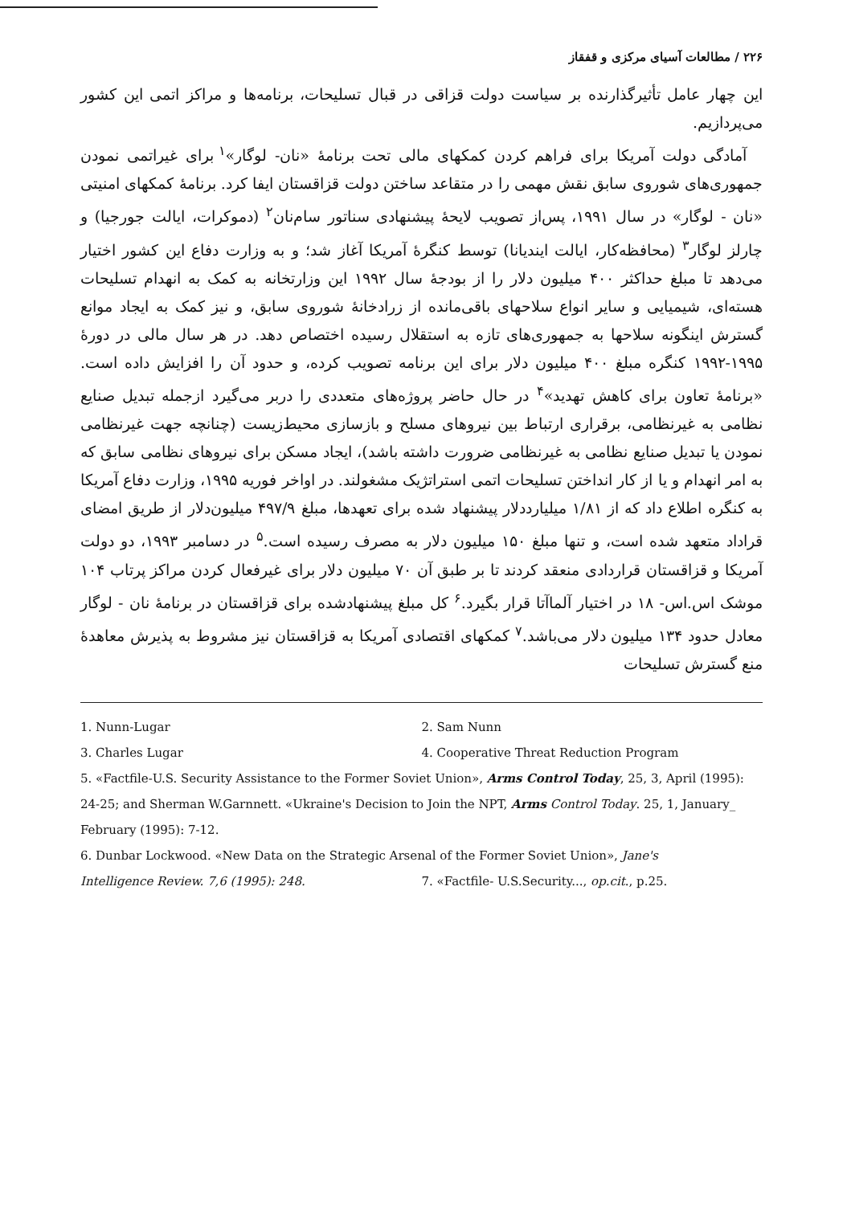۲۲۶ / مطالعات آسیای مرکزی و قفقاز
این چهار عامل تأثیرگذارنده بر سیاست دولت قزاقی در قبال تسلیحات، برنامه‌ها و مراکز اتمی این کشور می‌پردازیم.
آمادگی دولت آمریکا برای فراهم کردن کمکهای مالی تحت برنامهٔ «نان- لوگار»<sup>۱</sup> برای غیراتمی نمودن جمهوری‌های شوروی سابق نقش مهمی را در متقاعد ساختن دولت قزاقستان ایفا کرد. برنامهٔ کمکهای امنیتی «نان - لوگار» در سال ۱۹۹۱، پس‌از تصویب لایحهٔ پیشنهادی سناتور سام‌نان<sup>۲</sup> (دموکرات، ایالت جورجیا) و چارلز لوگار<sup>۳</sup> (محافظه‌کار، ایالت ایندیانا) توسط کنگرهٔ آمریکا آغاز شد؛ و به وزارت دفاع این کشور اختیار می‌دهد تا مبلغ حداکثر ۴۰۰ میلیون دلار را از بودجهٔ سال ۱۹۹۲ این وزارتخانه به کمک به انهدام تسلیحات هسته‌ای، شیمیایی و سایر انواع سلاحهای باقی‌مانده از زرادخانهٔ شوروی سابق، و نیز کمک به ایجاد موانع گسترش اینگونه سلاحها به جمهوری‌های تازه به استقلال رسیده اختصاص دهد. در هر سال مالی در دورهٔ ۱۹۹۵-۱۹۹۲ کنگره مبلغ ۴۰۰ میلیون دلار برای این برنامه تصویب کرده، و حدود آن را افزایش داده است. «برنامهٔ تعاون برای کاهش تهدید»<sup>۴</sup> در حال حاضر پروژه‌های متعددی را دربر می‌گیرد ازجمله تبدیل صنایع نظامی به غیرنظامی، برقراری ارتباط بین نیروهای مسلح و بازسازی محیط‌زیست (چنانچه جهت غیرنظامی نمودن یا تبدیل صنایع نظامی به غیرنظامی ضرورت داشته باشد)، ایجاد مسکن برای نیروهای نظامی سابق که به امر انهدام و یا از کار انداختن تسلیحات اتمی استراتژیک مشغولند. در اواخر فوریه ۱۹۹۵، وزارت دفاع آمریکا به کنگره اطلاع داد که از ۱/۸۱ میلیارددلار پیشنهاد شده برای تعهدها، مبلغ ۴۹۷/۹ میلیون‌دلار از طریق امضای قراداد متعهد شده است، و تنها مبلغ ۱۵۰ میلیون دلار به مصرف رسیده است.<sup>۵</sup> در دسامبر ۱۹۹۳، دو دولت آمریکا و قزاقستان قراردادی منعقد کردند تا بر طبق آن ۷۰ میلیون دلار برای غیرفعال کردن مراکز پرتاب ۱۰۴ موشک اس.اس- ۱۸ در اختیار آلماآتا قرار بگیرد.<sup>۶</sup> کل مبلغ پیشنهادشده برای قزاقستان در برنامهٔ نان - لوگار معادل حدود ۱۳۴ میلیون دلار می‌باشد.<sup>۷</sup> کمکهای اقتصادی آمریکا به قزاقستان نیز مشروط به پذیرش معاهدهٔ منع گسترش تسلیحات
1. Nunn-Lugar 2. Sam Nunn
3. Charles Lugar 4. Cooperative Threat Reduction Program
5. «Factfile-U.S. Security Assistance to the Former Soviet Union», Arms Control Today, 25, 3, April (1995): 24-25; and Sherman W.Garnnett. «Ukraine's Decision to Join the NPT, Arms Control Today. 25, 1, January_ February (1995): 7-12.
6. Dunbar Lockwood. «New Data on the Strategic Arsenal of the Former Soviet Union», Jane's
Intelligence Review. 7,6 (1995): 248. 7. «Factfile- U.S.Security..., op.cit., p.25.